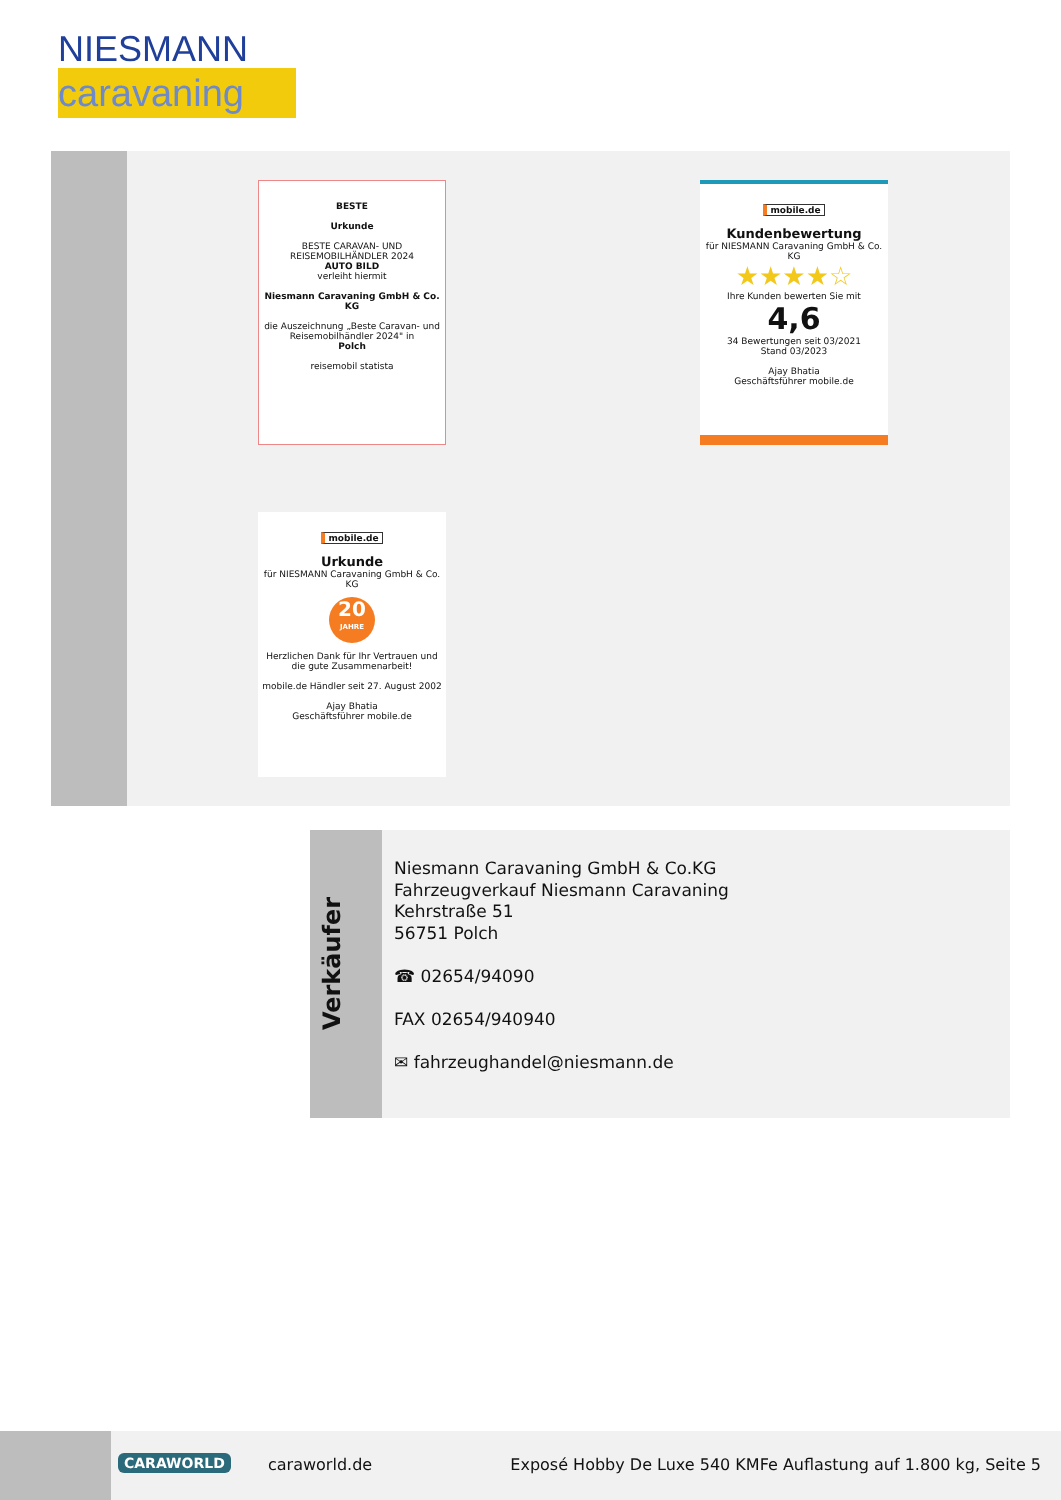NIESMANN
caravaning
BESTE
Urkunde
BESTE CARAVAN- UND REISEMOBILHÄNDLER 2024
AUTO BILD
verleiht hiermit
Niesmann Caravaning GmbH & Co. KG
die Auszeichnung „Beste Caravan- und Reisemobilhändler 2024" in
Polch
reisemobil statista
mobile.de
Kundenbewertung
für NIESMANN Caravaning GmbH & Co. KG
★★★★☆
Ihre Kunden bewerten Sie mit
4,6
34 Bewertungen seit 03/2021
Stand 03/2023
Ajay Bhatia
Geschäftsführer mobile.de
mobile.de
Urkunde
für NIESMANN Caravaning GmbH & Co. KG
20
JAHRE
Herzlichen Dank für Ihr Vertrauen und die gute Zusammenarbeit!
mobile.de Händler seit 27. August 2002
Ajay Bhatia
Geschäftsführer mobile.de
Verkäufer
Niesmann Caravaning GmbH & Co.KG
Fahrzeugverkauf Niesmann Caravaning
Kehrstraße 51
56751 Polch
☎ 02654/94090
FAX 02654/940940
✉ fahrzeughandel@niesmann.de
CARAWORLD caraworld.de
Exposé Hobby De Luxe 540 KMFe Auflastung auf 1.800 kg, Seite 5